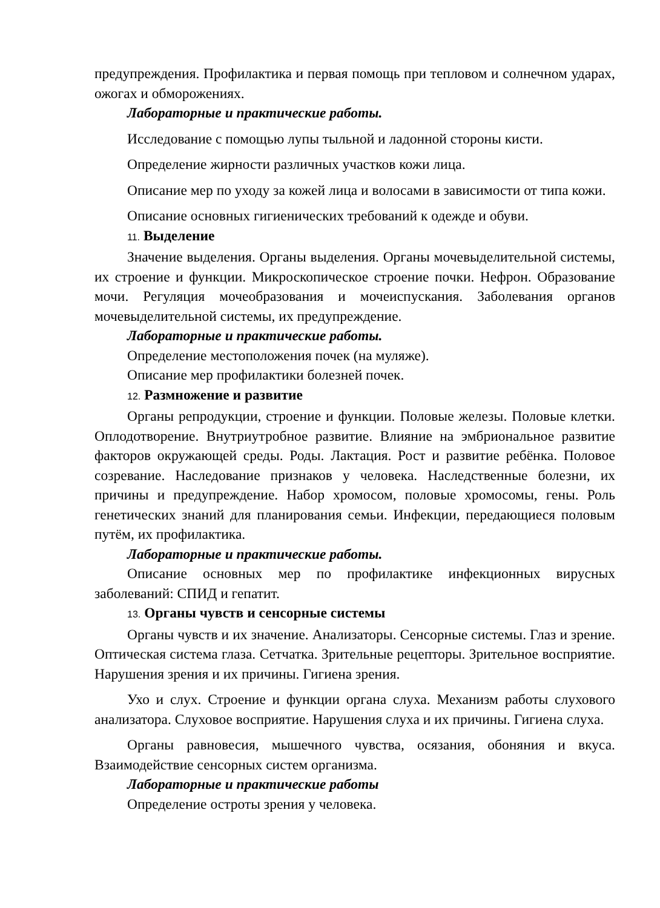предупреждения. Профилактика и первая помощь при тепловом и солнечном ударах, ожогах и обморожениях.
Лабораторные и практические работы.
Исследование с помощью лупы тыльной и ладонной стороны кисти.
Определение жирности различных участков кожи лица.
Описание мер по уходу за кожей лица и волосами в зависимости от типа кожи.
Описание основных гигиенических требований к одежде и обуви.
11. Выделение
Значение выделения. Органы выделения. Органы мочевыделительной системы, их строение и функции. Микроскопическое строение почки. Нефрон. Образование мочи. Регуляция мочеобразования и мочеиспускания. Заболевания органов мочевыделительной системы, их предупреждение.
Лабораторные и практические работы.
Определение местоположения почек (на муляже).
Описание мер профилактики болезней почек.
12. Размножение и развитие
Органы репродукции, строение и функции. Половые железы. Половые клетки. Оплодотворение. Внутриутробное развитие. Влияние на эмбриональное развитие факторов окружающей среды. Роды. Лактация. Рост и развитие ребёнка. Половое созревание. Наследование признаков у человека. Наследственные болезни, их причины и предупреждение. Набор хромосом, половые хромосомы, гены. Роль генетических знаний для планирования семьи. Инфекции, передающиеся половым путём, их профилактика.
Лабораторные и практические работы.
Описание основных мер по профилактике инфекционных вирусных заболеваний: СПИД и гепатит.
13. Органы чувств и сенсорные системы
Органы чувств и их значение. Анализаторы. Сенсорные системы. Глаз и зрение. Оптическая система глаза. Сетчатка. Зрительные рецепторы. Зрительное восприятие. Нарушения зрения и их причины. Гигиена зрения.
Ухо и слух. Строение и функции органа слуха. Механизм работы слухового анализатора. Слуховое восприятие. Нарушения слуха и их причины. Гигиена слуха.
Органы равновесия, мышечного чувства, осязания, обоняния и вкуса. Взаимодействие сенсорных систем организма.
Лабораторные и практические работы
Определение остроты зрения у человека.